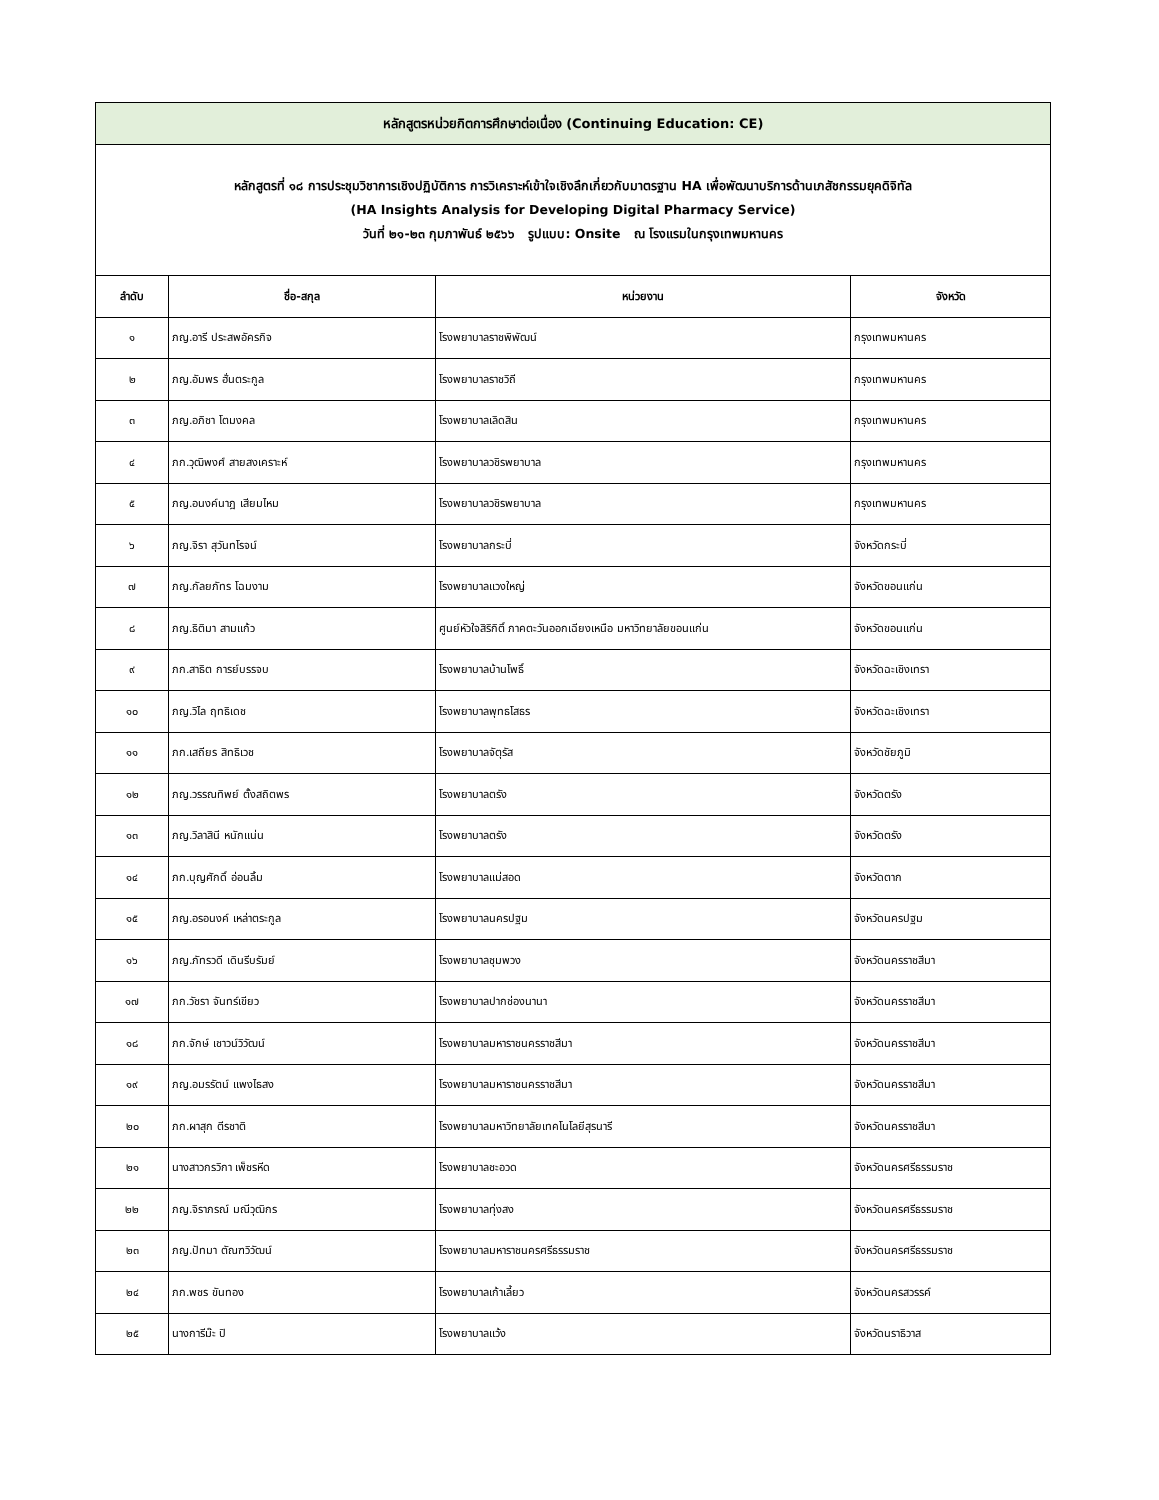| หลักสูตรหน่วยกิตการศึกษาต่อเนื่อง (Continuing Education: CE) | | | |
| หลักสูตรที่ ๑๘ การประชุมวิชาการเชิงปฏิบัติการ การวิเคราะห์เข้าใจเชิงลึกเกี่ยวกับมาตรฐาน HA เพื่อพัฒนาบริการด้านเภสัชกรรมยุคดิจิทัล (HA Insights Analysis for Developing Digital Pharmacy Service) วันที่ ๒๑-๒๓ กุมภาพันธ์ ๒๕๖๖ รูปแบบ: Onsite ณ โรงแรมในกรุงเทพมหานคร | | | |
| ลำดับ | ชื่อ-สกุล | หน่วยงาน | จังหวัด |
| ๑ | ภญ.อารี ประสพอัครกิจ | โรงพยาบาลราชพิพัฒน์ | กรุงเทพมหานคร |
| ๒ | ภญ.อัมพร ฮั่นตระกูล | โรงพยาบาลราชวิถี | กรุงเทพมหานคร |
| ๓ | ภญ.อภิชา โตมงคล | โรงพยาบาลเลิดสิน | กรุงเทพมหานคร |
| ๔ | ภก.วุฒิพงศ์ สายสงเคราะห์ | โรงพยาบาลวชิรพยาบาล | กรุงเทพมหานคร |
| ๕ | ภญ.อนงค์นาฎ เสียมไหม | โรงพยาบาลวชิรพยาบาล | กรุงเทพมหานคร |
| ๖ | ภญ.จิรา สุวันทโรจน์ | โรงพยาบาลกระบี่ | จังหวัดกระบี่ |
| ๗ | ภญ.กัลยภัทร โฉมงาม | โรงพยาบาลแวงใหญ่ | จังหวัดขอนแก่น |
| ๘ | ภญ.ธิติมา สามแก้ว | ศูนย์หัวใจสิริกิติ์ ภาคตะวันออกเฉียงเหนือ มหาวิทยาลัยขอนแก่น | จังหวัดขอนแก่น |
| ๙ | ภก.สาธิต การย์บรรจบ | โรงพยาบาลบ้านโพธิ์ | จังหวัดฉะเชิงเทรา |
| ๑๐ | ภญ.วิไล ฤทธิเดช | โรงพยาบาลพุทธโสธร | จังหวัดฉะเชิงเทรา |
| ๑๑ | ภก.เสถียร สิทธิเวช | โรงพยาบาลจัตุรัส | จังหวัดชัยภูมิ |
| ๑๒ | ภญ.วรรณทิพย์ ตั้งสถิตพร | โรงพยาบาลตรัง | จังหวัดตรัง |
| ๑๓ | ภญ.วิลาสินี หนักแน่น | โรงพยาบาลตรัง | จังหวัดตรัง |
| ๑๔ | ภก.บุญศักดิ์ อ่อนลิ้ม | โรงพยาบาลแม่สอด | จังหวัดตาก |
| ๑๕ | ภญ.อรอนงค์ เหล่าตระกูล | โรงพยาบาลนครปฐม | จังหวัดนครปฐม |
| ๑๖ | ภญ.ภัทรวดี เดินรีบรัมย์ | โรงพยาบาลชุมพวง | จังหวัดนครราชสีมา |
| ๑๗ | ภก.วัชรา จันทร์เขียว | โรงพยาบาลปากช่องนานา | จังหวัดนครราชสีมา |
| ๑๘ | ภก.จักษ์ เชาวน์วิวัฒน์ | โรงพยาบาลมหาราชนครราชสีมา | จังหวัดนครราชสีมา |
| ๑๙ | ภญ.อมรรัตน์ แพงไธสง | โรงพยาบาลมหาราชนครราชสีมา | จังหวัดนครราชสีมา |
| ๒๐ | ภก.ผาสุก ตีรชาติ | โรงพยาบาลมหาวิทยาลัยเทคโนโลยีสุรนารี | จังหวัดนครราชสีมา |
| ๒๑ | นางสาวกรวิกา เพ็ชรหีด | โรงพยาบาลชะอวด | จังหวัดนครศรีธรรมราช |
| ๒๒ | ภญ.จิราภรณ์ มณีวุฒิกร | โรงพยาบาลทุ่งสง | จังหวัดนครศรีธรรมราช |
| ๒๓ | ภญ.ปัทมา ตัณฑวิวัฒน์ | โรงพยาบาลมหาราชนครศรีธรรมราช | จังหวัดนครศรีธรรมราช |
| ๒๔ | ภก.พชร ขันทอง | โรงพยาบาลเก้าเลี้ยว | จังหวัดนครสวรรค์ |
| ๒๕ | นางการีม๊ะ ปิ | โรงพยาบาลแว้ง | จังหวัดนราธิวาส |